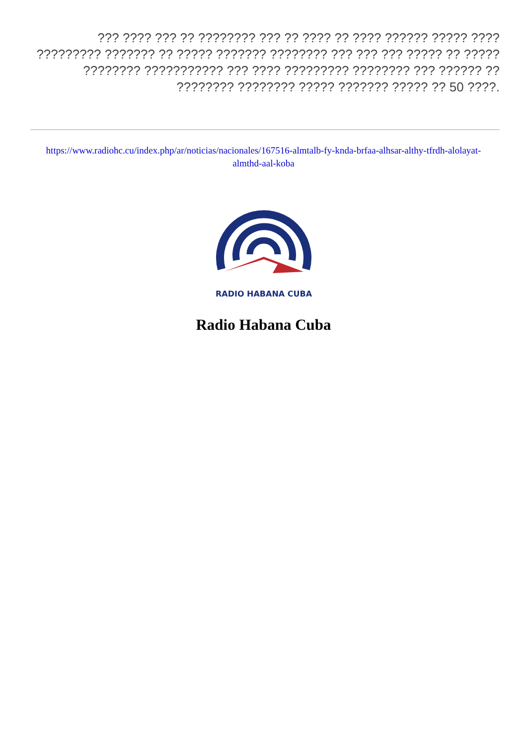??? ???? ??? ?? ???????? ??? ?? ???? ?? ???? ?????? ????? ???? ????????? ??????? ?? ????? ??????? ???????? ??? ??? ??? ????? ?? ????? ???????? ??????????? ??? ???? ????????? ???????? ??? ?????? ?? ???????? ???????? ????? ??????? ????? ?? 50 ????.
https://www.radiohc.cu/index.php/ar/noticias/nacionales/167516-almtalb-fy-knda-brfaa-alhsar-althy-tfrdh-alolayat-almthd-aal-koba
RADIO HABANA CUBA
Radio Habana Cuba